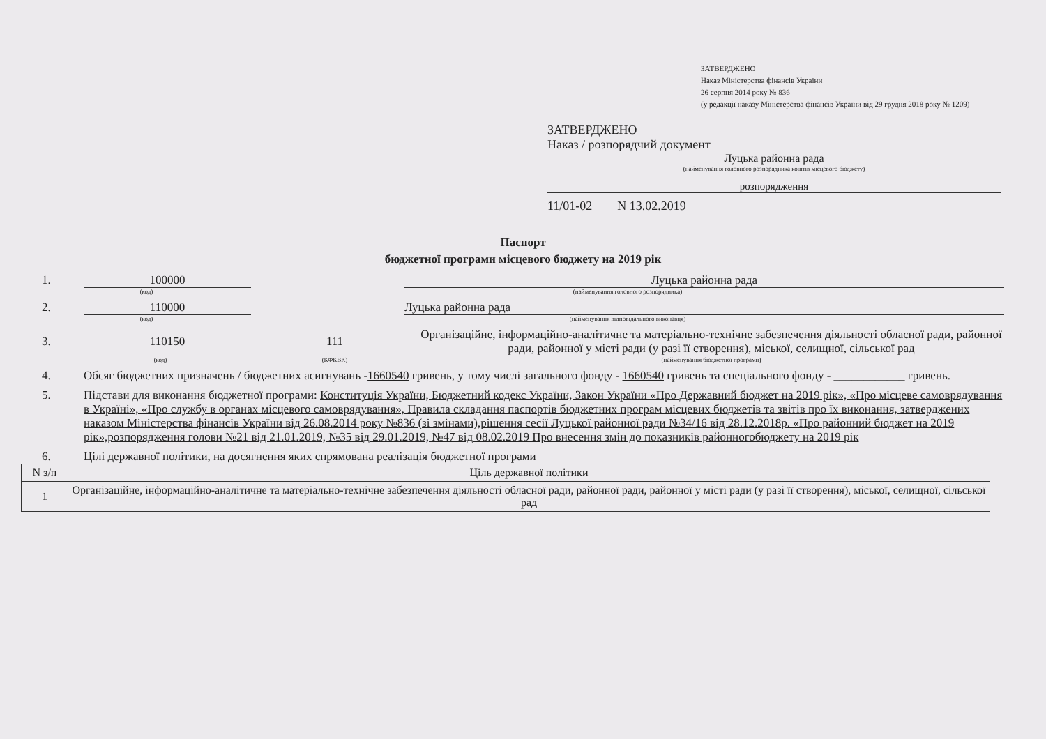ЗАТВЕРДЖЕНО
Наказ Міністерства фінансів України
26 серпня 2014 року № 836
(у редакції наказу Міністерства фінансів України від 29 грудня 2018 року № 1209)
ЗАТВЕРДЖЕНО
Наказ / розпорядчий документ
Луцька районна рада
(найменування головного розпорядника коштів місцевого бюджету)
розпорядження
11/01-02 N 13.02.2019
Паспорт
бюджетної програми місцевого бюджету на 2019 рік
1. 100000 Луцька районна рада
(код) (найменування головного розпорядника)
2. 110000 Луцька районна рада
(код) (найменування відповідального виконавця)
3. 110150 111 Організаційне, інформаційно-аналітичне та матеріально-технічне забезпечення діяльності обласної ради, районної ради, районної у місті ради (у разі її створення), міської, селищної, сільської рад
(код) (КФКВК) (найменування бюджетної програми)
4. Обсяг бюджетних призначень / бюджетних асигнувань -1660540 гривень, у тому числі загального фонду - 1660540 гривень та спеціального фонду - ____________ гривень.
5. Підстави для виконання бюджетної програми: Конституція України, Бюджетний кодекс України, Закон України «Про Державний бюджет на 2019 рік», «Про місцеве самоврядування в Україні», «Про службу в органах місцевого самоврядування», Правила складання паспортів бюджетних програм місцевих бюджетів та звітів про їх виконання, затверджених наказом Міністерства фінансів України від 26.08.2014 року №836 (зі змінами),рішення сесії Луцької районної ради №34/16 від 28.12.2018р. «Про районний бюджет на 2019 рік»,розпорядження голови №21 від 21.01.2019, №35 від 29.01.2019, №47 від 08.02.2019 Про внесення змін до показників районногобюджету на 2019 рік
6. Цілі державної політики, на досягнення яких спрямована реалізація бюджетної програми
| N з/п | Ціль державної політики |
| --- | --- |
| 1 | Організаційне, інформаційно-аналітичне та матеріально-технічне забезпечення діяльності обласної ради, районної ради, районної у місті ради (у разі її створення), міської, селищної, сільської рад |